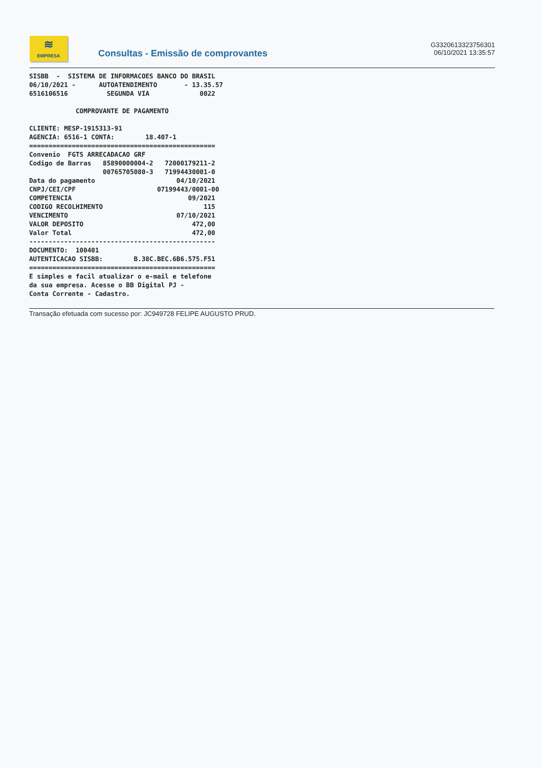≋
EMPRESA
Consultas - Emissão de comprovantes
G3320613323756301
06/10/2021 13:35:57
SISBB  -  SISTEMA DE INFORMACOES BANCO DO BRASIL
06/10/2021 -      AUTOATENDIMENTO       - 13.35.57
6516106516          SEGUNDA VIA             0022

            COMPROVANTE DE PAGAMENTO

CLIENTE: MESP-1915313-91
AGENCIA: 6516-1 CONTA:        18.407-1
================================================
Convenio  FGTS ARRECADACAO GRF
Codigo de Barras   85890000004-2   72000179211-2
                   00765705080-3   71994430001-0
Data do pagamento                     04/10/2021
CNPJ/CEI/CPF                     07199443/0001-00
COMPETENCIA                              09/2021
CODIGO RECOLHIMENTO                          115
VENCIMENTO                            07/10/2021
VALOR DEPOSITO                            472,00
Valor Total                               472,00
------------------------------------------------
DOCUMENTO:  100401
AUTENTICACAO SISBB:        B.38C.BEC.6B6.575.F51
================================================
E simples e facil atualizar o e-mail e telefone
da sua empresa. Acesse o BB Digital PJ -
Conta Corrente - Cadastro.
Transação efetuada com sucesso por: JC949728 FELIPE AUGUSTO PRUD.